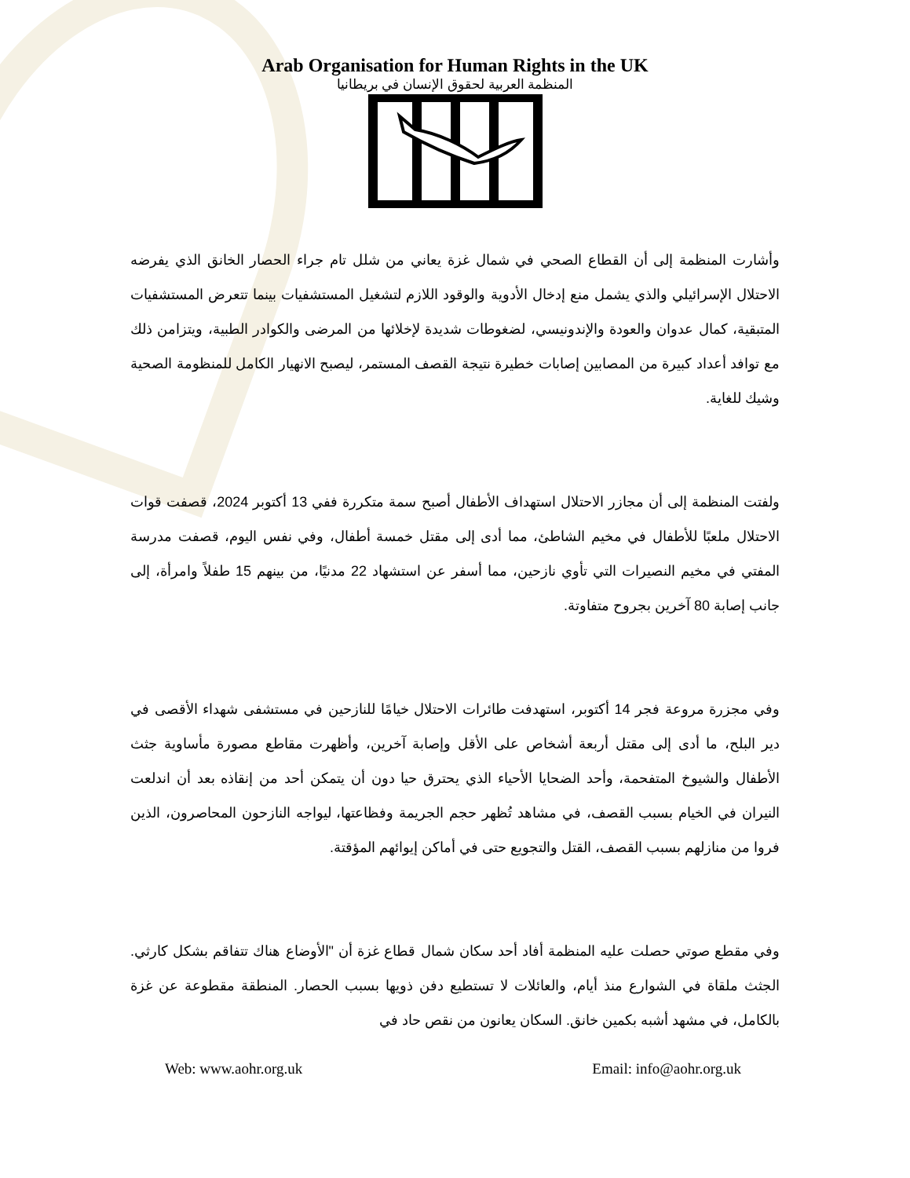Arab Organisation for Human Rights in the UK
المنظمة العربية لحقوق الإنسان في بريطانيا
وأشارت المنظمة إلى أن القطاع الصحي في شمال غزة يعاني من شلل تام جراء الحصار الخانق الذي يفرضه الاحتلال الإسرائيلي والذي يشمل منع إدخال الأدوية والوقود اللازم لتشغيل المستشفيات بينما تتعرض المستشفيات المتبقية، كمال عدوان والعودة والإندونيسي، لضغوطات شديدة لإخلائها من المرضى والكوادر الطبية، ويتزامن ذلك مع توافد أعداد كبيرة من المصابين إصابات خطيرة نتيجة القصف المستمر، ليصبح الانهيار الكامل للمنظومة الصحية وشيك للغاية.
ولفتت المنظمة إلى أن مجازر الاحتلال استهداف الأطفال أصبح سمة متكررة ففي 13 أكتوبر 2024، قصفت قوات الاحتلال ملعبًا للأطفال في مخيم الشاطئ، مما أدى إلى مقتل خمسة أطفال، وفي نفس اليوم، قصفت مدرسة المفتي في مخيم النصيرات التي تأوي نازحين، مما أسفر عن استشهاد 22 مدنيًا، من بينهم 15 طفلاً وامرأة، إلى جانب إصابة 80 آخرين بجروح متفاوتة.
وفي مجزرة مروعة فجر 14 أكتوبر، استهدفت طائرات الاحتلال خيامًا للنازحين في مستشفى شهداء الأقصى في دير البلح، ما أدى إلى مقتل أربعة أشخاص على الأقل وإصابة آخرين، وأظهرت مقاطع مصورة مأساوية جثث الأطفال والشيوخ المتفحمة، وأحد الضحايا الأحياء الذي يحترق حيا دون أن يتمكن أحد من إنقاذه بعد أن اندلعت النيران في الخيام بسبب القصف، في مشاهد تُظهر حجم الجريمة وفظاعتها، ليواجه النازحون المحاصرون، الذين فروا من منازلهم بسبب القصف، القتل والتجويع حتى في أماكن إيوائهم المؤقتة.
وفي مقطع صوتي حصلت عليه المنظمة أفاد أحد سكان شمال قطاع غزة أن "الأوضاع هناك تتفاقم بشكل كارثي. الجثث ملقاة في الشوارع منذ أيام، والعائلات لا تستطيع دفن ذويها بسبب الحصار. المنطقة مقطوعة عن غزة بالكامل، في مشهد أشبه بكمين خانق. السكان يعانون من نقص حاد في
Web: www.aohr.org.uk Email: info@aohr.org.uk